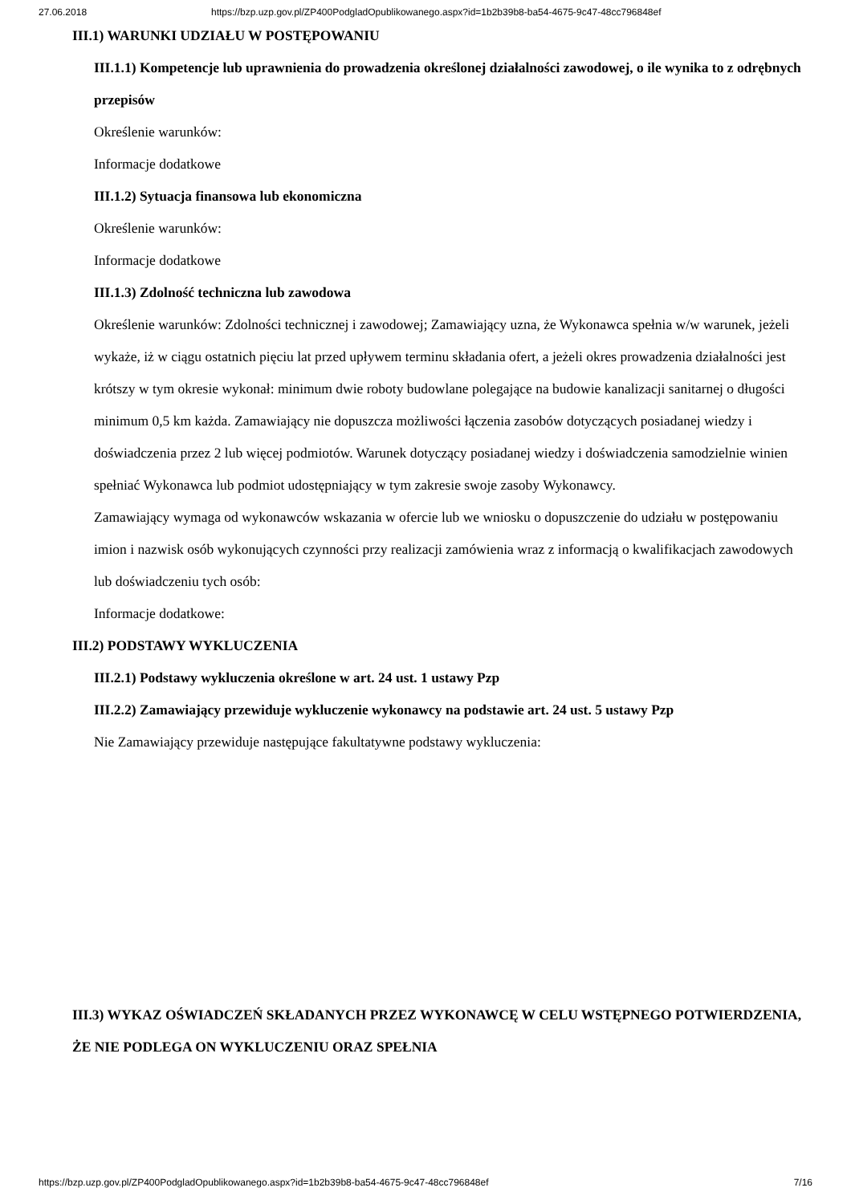27.06.2018 https://bzp.uzp.gov.pl/ZP400PodgladOpublikowanego.aspx?id=1b2b39b8-ba54-4675-9c47-48cc796848ef
III.1) WARUNKI UDZIAŁU W POSTĘPOWANIU
III.1.1) Kompetencje lub uprawnienia do prowadzenia określonej działalności zawodowej, o ile wynika to z odrębnych przepisów
Określenie warunków:
Informacje dodatkowe
III.1.2) Sytuacja finansowa lub ekonomiczna
Określenie warunków:
Informacje dodatkowe
III.1.3) Zdolność techniczna lub zawodowa
Określenie warunków: Zdolności technicznej i zawodowej; Zamawiający uzna, że Wykonawca spełnia w/w warunek, jeżeli wykaże, iż w ciągu ostatnich pięciu lat przed upływem terminu składania ofert, a jeżeli okres prowadzenia działalności jest krótszy w tym okresie wykonał: minimum dwie roboty budowlane polegające na budowie kanalizacji sanitarnej o długości minimum 0,5 km każda. Zamawiający nie dopuszcza możliwości łączenia zasobów dotyczących posiadanej wiedzy i doświadczenia przez 2 lub więcej podmiotów. Warunek dotyczący posiadanej wiedzy i doświadczenia samodzielnie winien spełniać Wykonawca lub podmiot udostępniający w tym zakresie swoje zasoby Wykonawcy.
Zamawiający wymaga od wykonawców wskazania w ofercie lub we wniosku o dopuszczenie do udziału w postępowaniu imion i nazwisk osób wykonujących czynności przy realizacji zamówienia wraz z informacją o kwalifikacjach zawodowych lub doświadczeniu tych osób:
Informacje dodatkowe:
III.2) PODSTAWY WYKLUCZENIA
III.2.1) Podstawy wykluczenia określone w art. 24 ust. 1 ustawy Pzp
III.2.2) Zamawiający przewiduje wykluczenie wykonawcy na podstawie art. 24 ust. 5 ustawy Pzp
Nie Zamawiający przewiduje następujące fakultatywne podstawy wykluczenia:
III.3) WYKAZ OŚWIADCZEŃ SKŁADANYCH PRZEZ WYKONAWCĘ W CELU WSTĘPNEGO POTWIERDZENIA, ŻE NIE PODLEGA ON WYKLUCZENIU ORAZ SPEŁNIA
https://bzp.uzp.gov.pl/ZP400PodgladOpublikowanego.aspx?id=1b2b39b8-ba54-4675-9c47-48cc796848ef 7/16